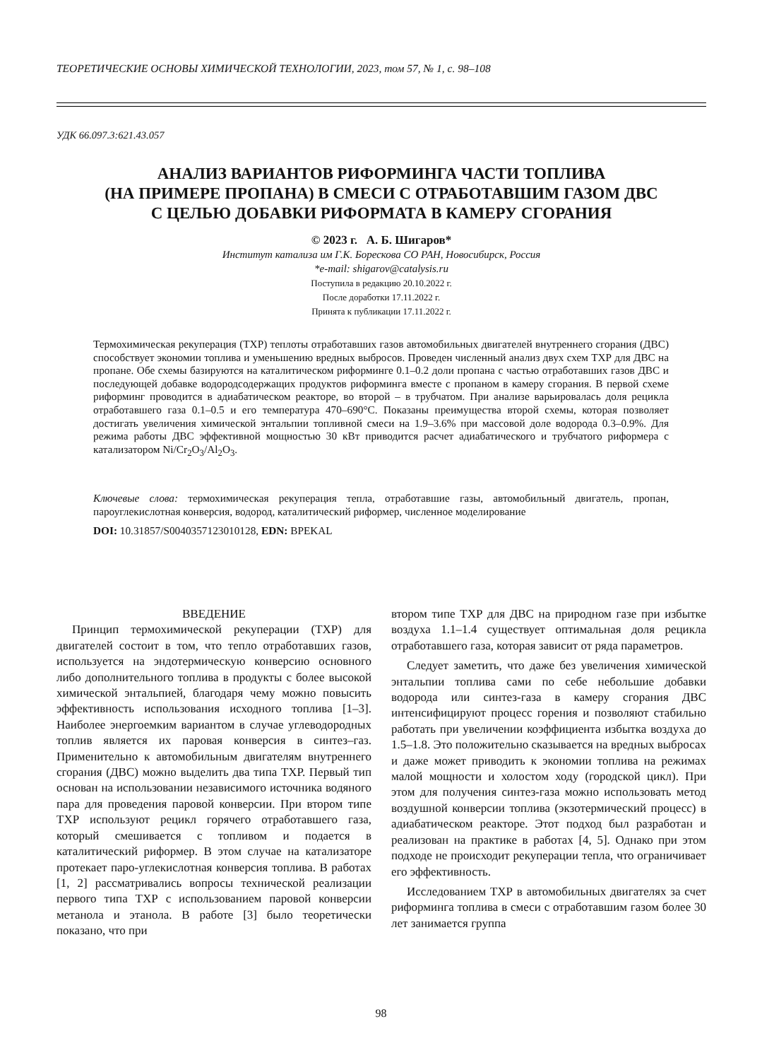ТЕОРЕТИЧЕСКИЕ ОСНОВЫ ХИМИЧЕСКОЙ ТЕХНОЛОГИИ, 2023, том 57, № 1, с. 98–108
УДК 66.097.3:621.43.057
АНАЛИЗ ВАРИАНТОВ РИФОРМИНГА ЧАСТИ ТОПЛИВА
(НА ПРИМЕРЕ ПРОПАНА) В СМЕСИ С ОТРАБОТАВШИМ ГАЗОМ ДВС
С ЦЕЛЬЮ ДОБАВКИ РИФОРМАТА В КАМЕРУ СГОРАНИЯ
© 2023 г. А. Б. Шигаров*
Институт катализа им Г.К. Борескова СО РАН, Новосибирск, Россия
*e-mail: shigarov@catalysis.ru
Поступила в редакцию 20.10.2022 г.
После доработки 17.11.2022 г.
Принята к публикации 17.11.2022 г.
Термохимическая рекуперация (ТХР) теплоты отработавших газов автомобильных двигателей внутреннего сгорания (ДВС) способствует экономии топлива и уменьшению вредных выбросов. Проведен численный анализ двух схем ТХР для ДВС на пропане. Обе схемы базируются на каталитическом риформинге 0.1–0.2 доли пропана с частью отработавших газов ДВС и последующей добавке водородсодержащих продуктов риформинга вместе с пропаном в камеру сгорания. В первой схеме риформинг проводится в адиабатическом реакторе, во второй – в трубчатом. При анализе варьировалась доля рецикла отработавшего газа 0.1–0.5 и его температура 470–690°С. Показаны преимущества второй схемы, которая позволяет достигать увеличения химической энтальпии топливной смеси на 1.9–3.6% при массовой доле водорода 0.3–0.9%. Для режима работы ДВС эффективной мощностью 30 кВт приводится расчет адиабатического и трубчатого риформера с катализатором Ni/Cr<sub>2</sub>O<sub>3</sub>/Al<sub>2</sub>O<sub>3</sub>.
Ключевые слова: термохимическая рекуперация тепла, отработавшие газы, автомобильный двигатель, пропан, пароуглекислотная конверсия, водород, каталитический риформер, численное моделирование
DOI: 10.31857/S0040357123010128, EDN: BPEKAL
ВВЕДЕНИЕ
Принцип термохимической рекуперации (ТХР) для двигателей состоит в том, что тепло отработавших газов, используется на эндотермическую конверсию основного либо дополнительного топлива в продукты с более высокой химической энтальпией, благодаря чему можно повысить эффективность использования исходного топлива [1–3]. Наиболее энергоемким вариантом в случае углеводородных топлив является их паровая конверсия в синтез–газ. Применительно к автомобильным двигателям внутреннего сгорания (ДВС) можно выделить два типа ТХР. Первый тип основан на использовании независимого источника водяного пара для проведения паровой конверсии. При втором типе ТХР используют рецикл горячего отработавшего газа, который смешивается с топливом и подается в каталитический риформер. В этом случае на катализаторе протекает паро-углекислотная конверсия топлива. В работах [1, 2] рассматривались вопросы технической реализации первого типа ТХР с использованием паровой конверсии метанола и этанола. В работе [3] было теоретически показано, что при
втором типе ТХР для ДВС на природном газе при избытке воздуха 1.1–1.4 существует оптимальная доля рецикла отработавшего газа, которая зависит от ряда параметров.
Следует заметить, что даже без увеличения химической энтальпии топлива сами по себе небольшие добавки водорода или синтез-газа в камеру сгорания ДВС интенсифицируют процесс горения и позволяют стабильно работать при увеличении коэффициента избытка воздуха до 1.5–1.8. Это положительно сказывается на вредных выбросах и даже может приводить к экономии топлива на режимах малой мощности и холостом ходу (городской цикл). При этом для получения синтез-газа можно использовать метод воздушной конверсии топлива (экзотермический процесс) в адиабатическом реакторе. Этот подход был разработан и реализован на практике в работах [4, 5]. Однако при этом подходе не происходит рекуперации тепла, что ограничивает его эффективность.
Исследованием ТХР в автомобильных двигателях за счет риформинга топлива в смеси с отработавшим газом более 30 лет занимается группа
98